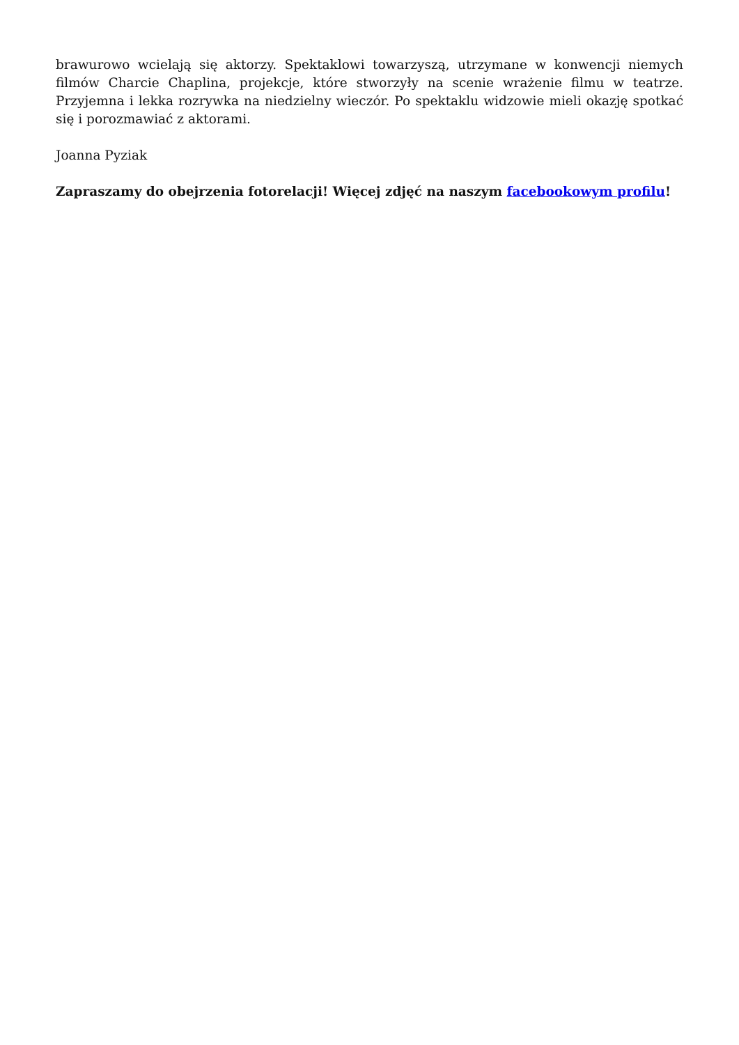brawurowo wcielają się aktorzy. Spektaklowi towarzyszą, utrzymane w konwencji niemych filmów Charcie Chaplina, projekcje, które stworzyły na scenie wrażenie filmu w teatrze. Przyjemna i lekka rozrywka na niedzielny wieczór. Po spektaklu widzowie mieli okazję spotkać się i porozmawiać z aktorami.
Joanna Pyziak
Zapraszamy do obejrzenia fotorelacji! Więcej zdjęć na naszym facebookowym profilu!